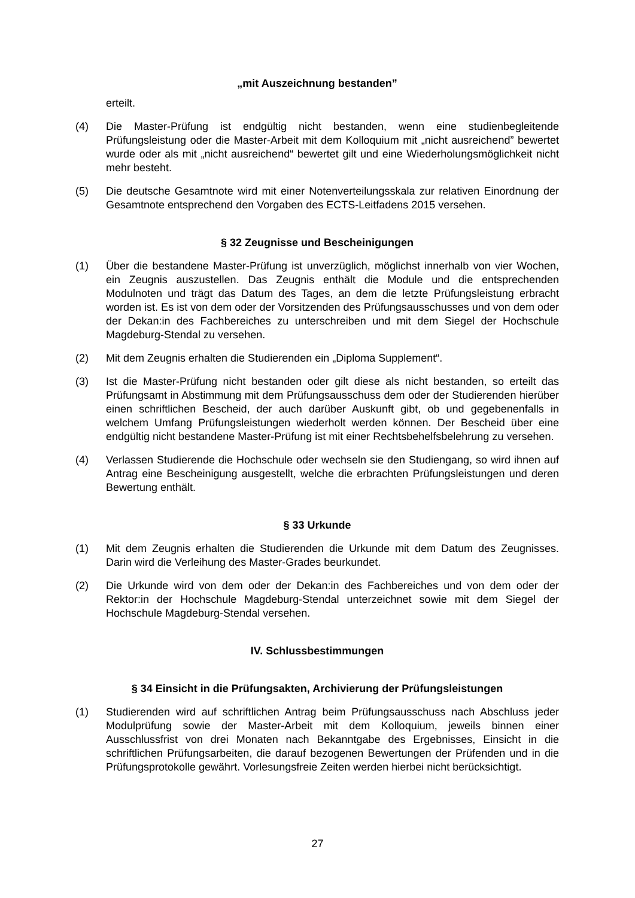„mit Auszeichnung bestanden”
erteilt.
(4) Die Master-Prüfung ist endgültig nicht bestanden, wenn eine studienbegleitende Prüfungsleistung oder die Master-Arbeit mit dem Kolloquium mit „nicht ausreichend” bewertet wurde oder als mit „nicht ausreichend“ bewertet gilt und eine Wiederholungsmöglichkeit nicht mehr besteht.
(5) Die deutsche Gesamtnote wird mit einer Notenverteilungsskala zur relativen Einordnung der Gesamtnote entsprechend den Vorgaben des ECTS-Leitfadens 2015 versehen.
§ 32 Zeugnisse und Bescheinigungen
(1) Über die bestandene Master-Prüfung ist unverzüglich, möglichst innerhalb von vier Wochen, ein Zeugnis auszustellen. Das Zeugnis enthält die Module und die entsprechenden Modulnoten und trägt das Datum des Tages, an dem die letzte Prüfungsleistung erbracht worden ist. Es ist von dem oder der Vorsitzenden des Prüfungsausschusses und von dem oder der Dekan:in des Fachbereiches zu unterschreiben und mit dem Siegel der Hochschule Magdeburg-Stendal zu versehen.
(2) Mit dem Zeugnis erhalten die Studierenden ein „Diploma Supplement“.
(3) Ist die Master-Prüfung nicht bestanden oder gilt diese als nicht bestanden, so erteilt das Prüfungsamt in Abstimmung mit dem Prüfungsausschuss dem oder der Studierenden hierüber einen schriftlichen Bescheid, der auch darüber Auskunft gibt, ob und gegebenenfalls in welchem Umfang Prüfungsleistungen wiederholt werden können. Der Bescheid über eine endgültig nicht bestandene Master-Prüfung ist mit einer Rechtsbehelfsbelehrung zu versehen.
(4) Verlassen Studierende die Hochschule oder wechseln sie den Studiengang, so wird ihnen auf Antrag eine Bescheinigung ausgestellt, welche die erbrachten Prüfungsleistungen und deren Bewertung enthält.
§ 33 Urkunde
(1) Mit dem Zeugnis erhalten die Studierenden die Urkunde mit dem Datum des Zeugnisses. Darin wird die Verleihung des Master-Grades beurkundet.
(2) Die Urkunde wird von dem oder der Dekan:in des Fachbereiches und von dem oder der Rektor:in der Hochschule Magdeburg-Stendal unterzeichnet sowie mit dem Siegel der Hochschule Magdeburg-Stendal versehen.
IV. Schlussbestimmungen
§ 34 Einsicht in die Prüfungsakten, Archivierung der Prüfungsleistungen
(1) Studierenden wird auf schriftlichen Antrag beim Prüfungsausschuss nach Abschluss jeder Modulprüfung sowie der Master-Arbeit mit dem Kolloquium, jeweils binnen einer Ausschlussfrist von drei Monaten nach Bekanntgabe des Ergebnisses, Einsicht in die schriftlichen Prüfungsarbeiten, die darauf bezogenen Bewertungen der Prüfenden und in die Prüfungsprotokolle gewährt. Vorlesungsfreie Zeiten werden hierbei nicht berücksichtigt.
27